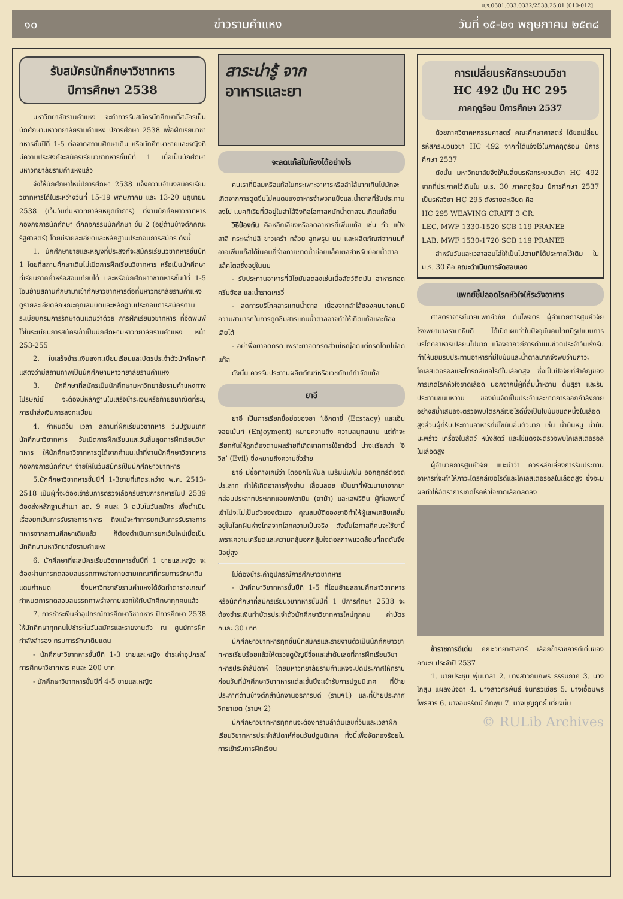ม.ร.0601.033.0332/2538.25.01 [010-012]
๑๐ ข่าวรามคำแหง วันที่ ๑๕-๒๑ พฤษภาคม ๒๕๓๘
รับสมัครนักศึกษาวิชาทหาร
ปีการศึกษา 2538
มหาวิทยาลัยรามคำแหง จะทำการรับสมัครนักศึกษาที่สมัครเป็นนักศึกษามหาวิทยาลัยรามคำแหง ปีการศึกษา 2538 เพื่อฝึกเรียนวิชาทหารชั้นปีที่ 1-5 ต่อจากสถานศึกษาเดิม หรือนักศึกษาชายและหญิงที่มีความประสงค์จะสมัครเรียนวิชาทหารชั้นปีที่ 1 เมื่อเป็นนักศึกษามหาวิทยาลัยรามคำแหงแล้ว
จึงให้นักศึกษาใหม่ปีการศึกษา 2538 แจ้งความจำนงสมัครเรียนวิชาทหารได้ในระหว่างวันที่ 15-19 พฤษภาคม และ 13-20 มิถุนายน 2538 (เว้นวันที่มหาวิทยาลัยหยุดทำการ) ที่งานนักศึกษาวิชาทหาร กองกิจการนักศึกษา ตึกกิจกรรมนักศึกษา ชั้น 2 (อยู่ด้านข้างตึกคณะรัฐศาสตร์) โดยมีรายละเอียดและหลักฐานประกอบการสมัคร ดังนี้
1. นักศึกษาชายและหญิงที่ประสงค์จะสมัครเรียนวิชาทหารชั้นปีที่ 1 โดยที่สถานศึกษาเดิมไม่เปิดการฝึกเรียนวิชาทหาร หรือเป็นนักศึกษาที่เรียนภาคค่ำหรือสอบเทียบได้ และหรือนักศึกษาวิชาทหารชั้นปีที่ 1-5 โอนย้ายสถานศึกษามาเข้าศึกษาวิชาทหารต่อที่มหาวิทยาลัยรามคำแหง ดูรายละเอียดลักษณะคุณสมบัติและหลักฐานประกอบการสมัครตามระเบียบกรมการรักษาดินแดนว่าด้วย การฝึกเรียนวิชาทหาร ที่จัดพิมพ์ไว้ในระเบียบการสมัครเข้าเป็นนักศึกษามหาวิทยาลัยรามคำแหง หน้า 253-255
2. ใบเสร็จชำระเงินลงทะเบียนเรียนและบัตรประจำตัวนักศึกษาที่แสดงว่ามีสถานภาพเป็นนักศึกษามหาวิทยาลัยรามคำแหง
3. นักศึกษาที่สมัครเป็นนักศึกษามหาวิทยาลัยรามคำแหงทางไปรษณีย์ จะต้องมีหลักฐานใบเสร็จชำระเงินหรือท้ายธนาณัติที่ระบุการนำส่งเงินการลงทะเบียน
4. กำหนดวัน เวลา สถานที่ฝึกเรียนวิชาทหาร วันปฐมนิเทศนักศึกษาวิชาทหาร วันเปิดการฝึกเรียนและวันสิ้นสุดการฝึกเรียนวิชาทหาร ให้นักศึกษาวิชาทหารดูได้จากคำแนะนำที่งานนักศึกษาวิชาทหาร กองกิจการนักศึกษา จ่ายให้ในวันสมัครเป็นนักศึกษาวิชาทหาร
5.นักศึกษาวิชาทหารชั้นปีที่ 1-3ชายที่เกิดระหว่าง พ.ศ. 2513-2518 เป็นผู้ที่จะต้องเข้ารับการตรวจเลือกรับราชการทหารในปี 2539 ต้องส่งหลักฐานสำเนา สด. 9 คนละ 3 ฉบับในวันสมัคร เพื่อดำเนินเรื่องยกเว้นการรับราชการทหาร ถึงแม้จะทำการยกเว้นการรับราชการทหารจากสถานศึกษาเดิมแล้ว ก็ต้องดำเนินการยกเว้นใหม่เมื่อเป็นนักศึกษามหาวิทยาลัยรามคำแหง
6. นักศึกษาที่จะสมัครเรียนวิชาทหารชั้นปีที่ 1 ชายและหญิง จะต้องผ่านการทดสอบสมรรถภาพร่างกายตามเกณฑ์ที่กรมการรักษาดินแดนกำหนด ซึ่งมหาวิทยาลัยรามคำแหงได้จัดทำตารางเกณฑ์กำหนดการทดสอบสมรรถภาพร่างกายแจกให้กับนักศึกษาทุกคนแล้ว
7. การชำระเงินค่าอุปกรณ์การศึกษาวิชาทหาร ปีการศึกษา 2538 ให้นักศึกษาทุกคนไปชำระในวันสมัครและรายงานตัว ณ ศูนย์การฝึกกำลังสำรอง กรมการรักษาดินแดน
- นักศึกษาวิชาทหารชั้นปีที่ 1-3 ชายและหญิง ชำระค่าอุปกรณ์การศึกษาวิชาทหาร คนละ 200 บาท
- นักศึกษาวิชาทหารชั้นปีที่ 4-5 ชายและหญิง
สาระน่ารู้ จาก
อาหารและยา
จะลดแก๊สในท้องได้อย่างไร
คนเราที่มีลมหรือแก๊สในกระเพาะอาหารหรือลำไส้มากเกินไปมักจะเกิดจากการดูดซึมไม่หมดของอาหารจำพวกแป้งและน้ำตาลที่รับประทานลงไป แบคทีเรียที่มีอยู่ในลำไส้จึงถือโอกาสหมักน้ำตาลจนเกิดแก๊สขึ้น
วิธีป้องกัน คือหลีกเลี่ยงหรือลดอาหารที่เพิ่มแก๊ส เช่น ถั่ว แป้งสาลี กระหล่ำปลี ขาวเคร้า กล้วย ลูกพรุน นม และผลิตภัณฑ์จากนมก็อาจเพิ่มแก๊สได้ในคนที่ร่างกายขาดน้ำย่อยแล็คเตสสำหรับย่อยน้ำตาลแล็คโตสซึ่งอยู่ในนม
- รับประทานอาหารที่มีไขมันลดลงเช่นเนื้อสัตว์ติดมัน อาหารทอด ครีมซ้อส และน้ำราดเกรวี่
- ลดการบริโภคสารแทนน้ำตาล เนื่องจากลำไส้ของคนบางคนมีความสามารถในการดูดซึมสารแทนน้ำตาลอาจทำให้เกิดแก๊สและท้องเสียได้
- อย่าพึ่งยาลดกรด เพราะยาลดกรดส่วนใหญ่ลดแต่กรดโดยไม่ลดแก๊ส
ดังนั้น ควรรับประทานผลิตภัณฑ์หรือเวชภัณฑ์กำจัดแก๊ส
ยาอี
ยาอี เป็นการเรียกชื่อย่อของยา ‘เอ็กตาซี่ (Ecstacy) และเอ็นจอยเม้นท์ (Enjoyment) หมายความถึง ความสนุกสนาน แต่ถ้าจะเรียกกันให้ถูกต้องตามผลร้ายที่เกิดจากการใช้ยาตัวนี้ น่าจะเรียกว่า ‘อีวิล’ (Evil) ซึ่งหมายถึงความชั่วร้าย
ยาอี มีชื่อทางเคมีว่า ไดออกโซฟีนีล เมธัมมีเฟมีน ออกฤทธิ์ต่อจิตประสาท ทำให้เกิดอาการฟุ้งซ่าน เลื่อนลอย เป็นยาที่พัฒนามาจากยากล่อมประสาทประเภทแอมเฟตามีน (ยาม้า) และเอฟริดิน ผู้ที่เสพยานี้เข้าไปจะไม่เป็นตัวของตัวเอง คุณสมบัติของยาอีทำให้ผู้เสพเคลิบเคลิ้ม อยู่ในโลกฝันห่างไกลจากโลกความเป็นจริง ดังนั้นโอกาสที่คนจะใช้ยานี้เพราะความเครียดและความกลุ้มอกกลุ้มใจต่อสภาพแวดล้อมที่กดดันจึงมีอยู่สูง
ไม่ต้องชำระค่าอุปกรณ์การศึกษาวิชาทหาร
- นักศึกษาวิชาทหารชั้นปีที่ 1-5 ที่โอนย้ายสถานศึกษาวิชาทหาร หรือนักศึกษาที่สมัครเรียนวิชาทหารชั้นปีที่ 1 ปีการศึกษา 2538 จะต้องชำระเงินทำบัตรประจำตัวนักศึกษาวิชาทหารใหม่ทุกคน ค่าบัตรคนละ 30 บาท
นักศึกษาวิชาทหารทุกชั้นปีที่สมัครและรายงานตัวเป็นนักศึกษาวิชาทหารเรียบร้อยแล้วให้ตรวจดูบัญชีชื่อและลำดับเลขที่การฝึกเรียนวิชาทหารประจำสัปดาห์ โดยมหาวิทยาลัยรามคำแหงจะปิดประกาศให้ทราบก่อนวันที่นักศึกษาวิชาทหารแต่ละชั้นปีจะเข้ารับการปฐมนิเทศ ที่ป้ายประกาศด้านข้างตึกสำนักงานอธิการบดี (รามฯ1) และที่ป้ายประกาศวิทยาเขต (รามฯ 2)
นักศึกษาวิชาทหารทุกคนจะต้องทราบลำดับเลขที่วันและเวลาฝึกเรียนวิชาทหารประจำสัปดาห์ก่อนวันปฐมนิเทศ ทั้งนี้เพื่อจัดกองร้อยในการเข้ารับการฝึกเรียน
การเปลี่ยนรหัสกระบวนวิชา
HC 492 เป็น HC 295
ภาคฤดูร้อน ปีการศึกษา 2537
ด้วยภาควิชาคหกรรมศาสตร์ คณะศึกษาศาสตร์ ได้ขอเปลี่ยนรหัสกระบวนวิชา HC 492 จากที่ได้แจ้งไว้ในภาคฤดูร้อน ปีการศึกษา 2537
ดังนั้น มหาวิทยาลัยจึงให้เปลี่ยนรหัสกระบวนวิชา HC 492 จากที่ประกาศไว้เดิมใน ม.ร. 30 ภาคฤดูร้อน ปีการศึกษา 2537 เป็นรหัสวิชา HC 295 ดังรายละเอียด คือ
HC 295 WEAVING CRAFT 3 CR.
LEC. MWF 1330-1520 SCB 119 PRANEE
LAB. MWF 1530-1720 SCB 119 PRANEE
สำหรับวันและเวลาสอบไล่ให้เป็นไปตามที่ได้ประกาศไว้เดิม ใน ม.ร. 30 คือ คณะดำเนินการจัดสอบเอง
แพทย์ชี้ปลอดโรคหัวใจให้ระวังอาหาร
ศาสตราจารย์นายแพทย์วิชัย ตันไพจิตร ผู้อำนวยการศูนย์วิจัย โรงพยาบาลรามาธิบดี ได้เปิดเผยว่าในปัจจุบันคนไทยมีรูปแบบการบริโภคอาหารเปลี่ยนไปมาก เนื่องจากวิถีการดำเนินชีวิตประจำวันเร่งรีบทำให้นิยมรับประทานอาหารที่มีไขมันและน้ำตาลมากจึงพบว่ามีภาวะโคเลสเตอรอลและไตรกลีเซอไรด์ในเลือดสูง ซึ่งเป็นปัจจัยที่สำคัญของการเกิดโรคหัวใจขาดเลือด นอกจากนี้ผู้ที่ดื่มน้ำหวาน ดื่มสุรา และรับประทานขนมหวาน ของมันจัดเป็นประจำและขาดการออกกำลังกายอย่างสม่ำเสมอจะตรวจพบไตรกลีเซอไรด์ซึ่งเป็นไขมันชนิดหนึ่งในเลือดสูงส่วนผู้ที่รับประทานอาหารที่มีไขมันอิ่มตัวมาก เช่น น้ำมันหมู น้ำมันมะพร้าว เครื่องในสัตว์ หนังสัตว์ และไข่แดงจะตรวจพบโคเลสเตอรอลในเลือดสูง
ผู้อำนวยการศูนย์วิจัย แนะนำว่า ควรหลีกเลี่ยงการรับประทานอาหารที่จะทำให้ภาวะไตรกลีเซอไรด์และโคเลสเตอรอลในเลือดสูง ซึ่งจะมีผลทำให้อัตราการเกิดโรคหัวใจขาดเลือดลดลง
ข้าราชการดีเด่น คณะวิทยาศาสตร์ เลือกข้าราชการดีเด่นของคณะฯ ประจำปี 2537
1. นายประชุม พุ่มมาลา 2. นางสาวกนกพร ธรรมภาค 3. นางโกสุม แผลงมัจฉา 4. นางสาวศิริพันธ์ จันทรวิเชียร 5. นางเอื้อมพร โพธิสาร 6. นางอมรรัตน์ ภัทพุน 7. นางบุญฤทธิ์ เที่ยงนิ่ม
© RULib Archives